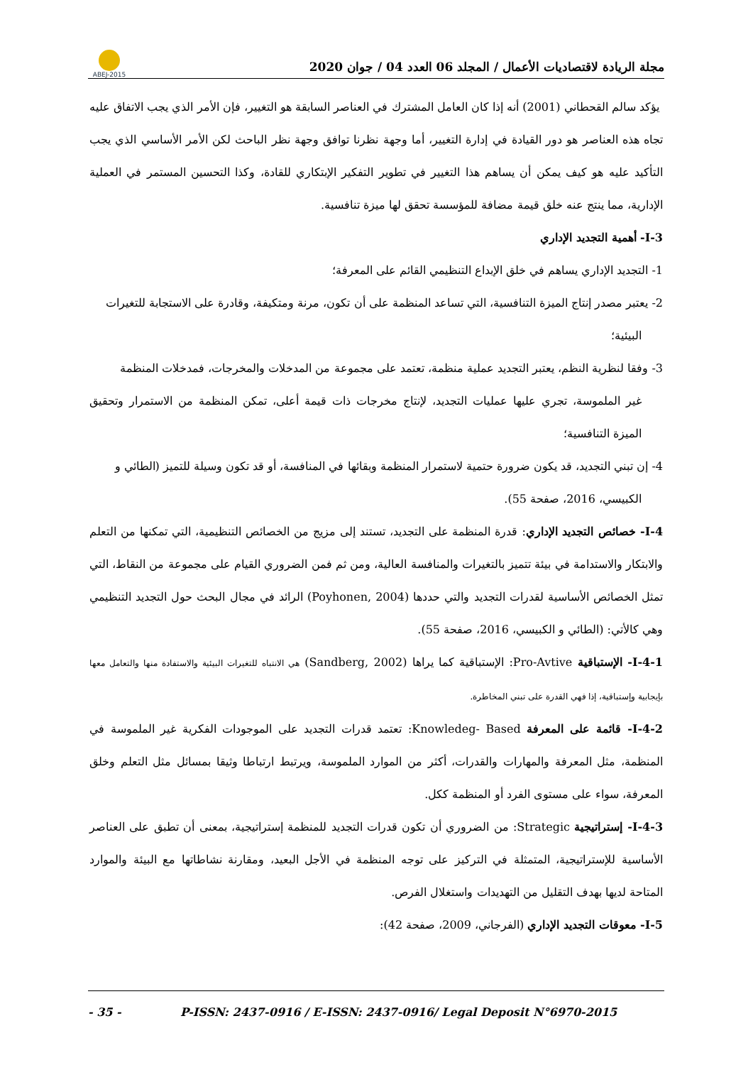ABEJ-2015
مجلة الريادة لاقتصاديات الأعمال / المجلد 06 العدد 04 / جوان 2020
يؤكد سالم القحطاني (2001) أنه إذا كان العامل المشترك في العناصر السابقة هو التغيير، فإن الأمر الذي يجب الاتفاق عليه تجاه هذه العناصر هو دور القيادة في إدارة التغيير، أما وجهة نظرنا توافق وجهة نظر الباحث لكن الأمر الأساسي الذي يجب التأكيد عليه هو كيف يمكن أن يساهم هذا التغيير في تطوير التفكير الإبتكاري للقادة، وكذا التحسين المستمر في العملية الإدارية، مما ينتج عنه خلق قيمة مضافة للمؤسسة تحقق لها ميزة تنافسية.
I-3- أهمية التجديد الإداري
1- التجديد الإداري يساهم في خلق الإبداع التنظيمي القائم على المعرفة؛
2- يعتبر مصدر إنتاج الميزة التنافسية، التي تساعد المنظمة على أن تكون، مرنة ومتكيفة، وقادرة على الاستجابة للتغيرات
البيئية؛
3- وفقا لنظرية النظم، يعتبر التجديد عملية منظمة، تعتمد على مجموعة من المدخلات والمخرجات، فمدخلات المنظمة
غير الملموسة، تجري عليها عمليات التجديد، لإنتاج مخرجات ذات قيمة أعلى، تمكن المنظمة من الاستمرار وتحقيق الميزة التنافسية؛
4- إن تبني التجديد، قد يكون ضرورة حتمية لاستمرار المنظمة وبقائها في المنافسة، أو قد تكون وسيلة للتميز (الطائي و
الكبيسي، 2016، صفحة 55).
I-4- خصائص التجديد الإداري: قدرة المنظمة على التجديد، تستند إلى مزيج من الخصائص التنظيمية، التي تمكنها من التعلم والابتكار والاستدامة في بيئة تتميز بالتغيرات والمنافسة العالية، ومن ثم فمن الضروري القيام على مجموعة من النقاط، التي تمثل الخصائص الأساسية لقدرات التجديد والتي حددها (Poyhonen, 2004) الرائد في مجال البحث حول التجديد التنظيمي وهي كالأتي: (الطائي و الكبيسي، 2016، صفحة 55).
I-4-1- الإستباقية Pro-Avtive: الإستباقية كما يراها (Sandberg, 2002) هي الانتباه للتغيرات البيئية والاستفادة منها والتعامل معها بإيجابية وإستباقية، إذا فهي القدرة على تبني المخاطرة.
I-4-2- قائمة على المعرفة Knowledeg- Based: تعتمد قدرات التجديد على الموجودات الفكرية غير الملموسة في المنظمة، مثل المعرفة والمهارات والقدرات، أكثر من الموارد الملموسة، ويرتبط ارتباطا وثيقا بمسائل مثل التعلم وخلق المعرفة، سواء على مستوى الفرد أو المنظمة ككل.
I-4-3- إستراتيجية Strategic: من الضروري أن تكون قدرات التجديد للمنظمة إستراتيجية، بمعنى أن تطبق على العناصر الأساسية للإستراتيجية، المتمثلة في التركيز على توجه المنظمة في الأجل البعيد، ومقارنة نشاطاتها مع البيئة والموارد المتاحة لديها بهدف التقليل من التهديدات واستغلال الفرص.
I-5- معوقات التجديد الإداري (الفرجاني، 2009، صفحة 42):
- 35 - P-ISSN: 2437-0916 / E-ISSN: 2437-0916/ Legal Deposit N°6970-2015